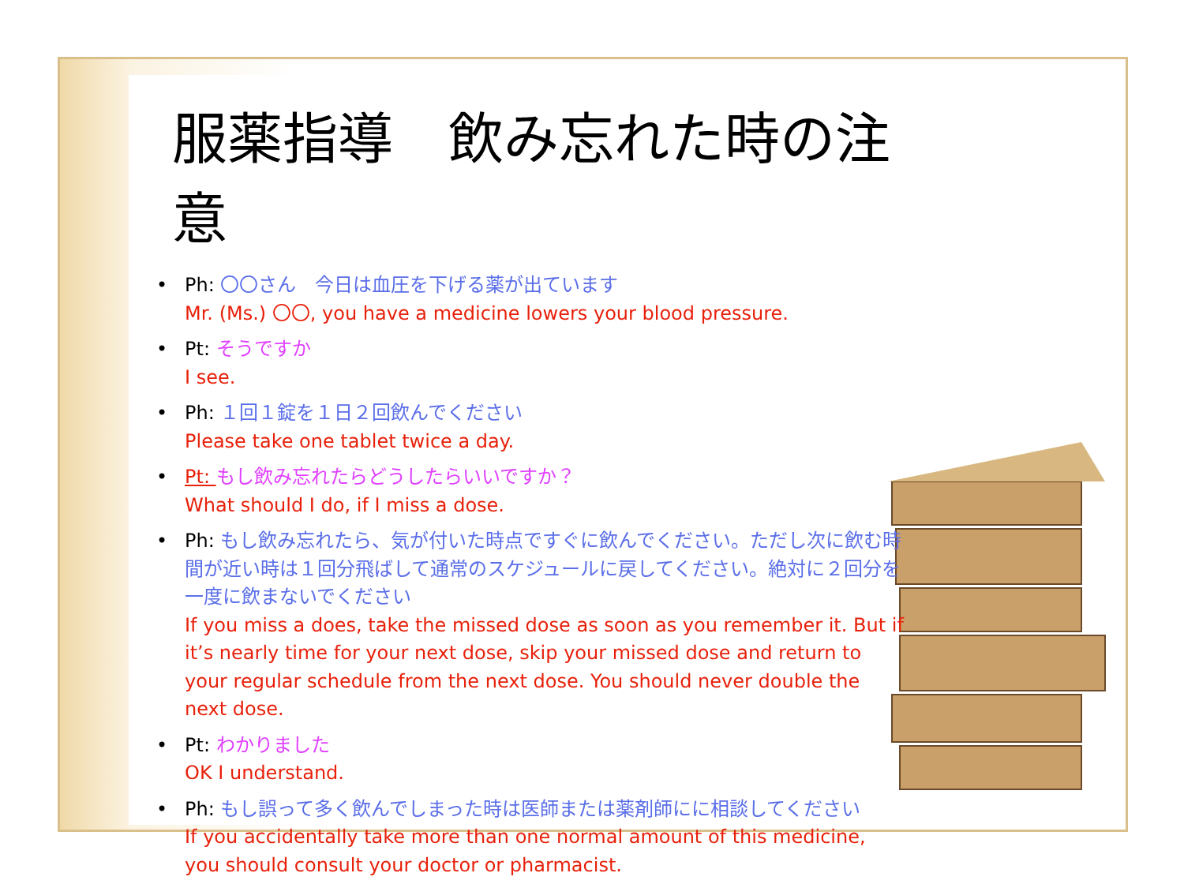服薬指導　飲み忘れた時の注意
• Ph: 〇〇さん　今日は血圧を下げる薬が出ています
Mr. (Ms.) 〇〇, you have a medicine lowers your blood pressure.
• Pt: そうですか
I see.
• Ph: １回１錠を１日２回飲んでください
Please take one tablet twice a day.
• Pt: もし飲み忘れたらどうしたらいいですか？
What should I do, if I miss a dose.
• Ph: もし飲み忘れたら、気が付いた時点ですぐに飲んでください。ただし次に飲む時間が近い時は１回分飛ばして通常のスケジュールに戻してください。絶対に２回分を一度に飲まないでください
If you miss a does, take the missed dose as soon as you remember it. But if it’s nearly time for your next dose, skip your missed dose and return to your regular schedule from the next dose. You should never double the next dose.
• Pt: わかりました
OK I understand.
• Ph: もし誤って多く飲んでしまった時は医師または薬剤師にに相談してください
If you accidentally take more than one normal amount of this medicine, you should consult your doctor or pharmacist.